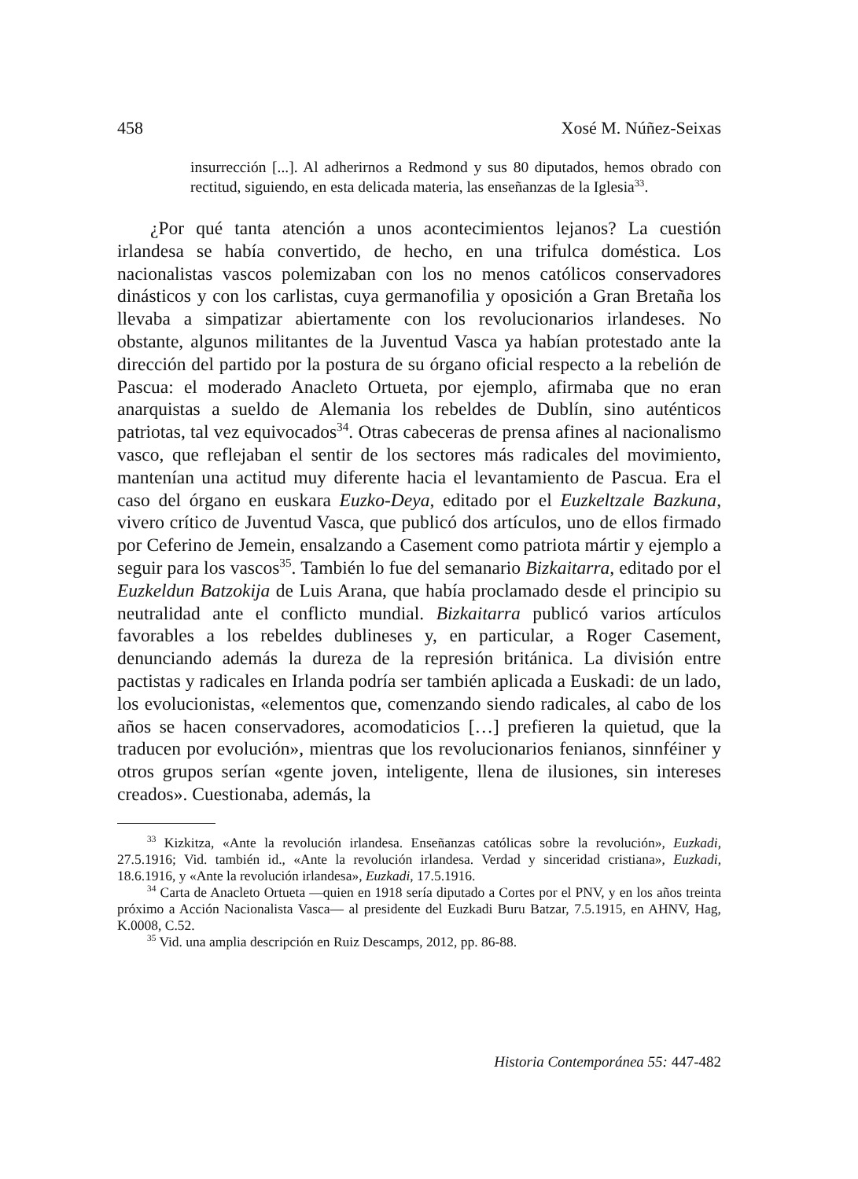458 Xosé M. Núñez-Seixas
insurrección [...]. Al adherirnos a Redmond y sus 80 diputados, hemos obrado con rectitud, siguiendo, en esta delicada materia, las enseñanzas de la Iglesia<sup>33</sup>.
¿Por qué tanta atención a unos acontecimientos lejanos? La cuestión irlandesa se había convertido, de hecho, en una trifulca doméstica. Los nacionalistas vascos polemizaban con los no menos católicos conservadores dinásticos y con los carlistas, cuya germanofilia y oposición a Gran Bretaña los llevaba a simpatizar abiertamente con los revolucionarios irlandeses. No obstante, algunos militantes de la Juventud Vasca ya habían protestado ante la dirección del partido por la postura de su órgano oficial respecto a la rebelión de Pascua: el moderado Anacleto Ortueta, por ejemplo, afirmaba que no eran anarquistas a sueldo de Alemania los rebeldes de Dublín, sino auténticos patriotas, tal vez equivocados<sup>34</sup>. Otras cabeceras de prensa afines al nacionalismo vasco, que reflejaban el sentir de los sectores más radicales del movimiento, mantenían una actitud muy diferente hacia el levantamiento de Pascua. Era el caso del órgano en euskara Euzko-Deya, editado por el Euzkeltzale Bazkuna, vivero crítico de Juventud Vasca, que publicó dos artículos, uno de ellos firmado por Ceferino de Jemein, ensalzando a Casement como patriota mártir y ejemplo a seguir para los vascos<sup>35</sup>. También lo fue del semanario Bizkaitarra, editado por el Euzkeldun Batzokija de Luis Arana, que había proclamado desde el principio su neutralidad ante el conflicto mundial. Bizkaitarra publicó varios artículos favorables a los rebeldes dublineses y, en particular, a Roger Casement, denunciando además la dureza de la represión británica. La división entre pactistas y radicales en Irlanda podría ser también aplicada a Euskadi: de un lado, los evolucionistas, «elementos que, comenzando siendo radicales, al cabo de los años se hacen conservadores, acomodaticios […] prefieren la quietud, que la traducen por evolución», mientras que los revolucionarios fenianos, sinnféiner y otros grupos serían «gente joven, inteligente, llena de ilusiones, sin intereses creados». Cuestionaba, además, la
<sup>33</sup> Kizkitza, «Ante la revolución irlandesa. Enseñanzas católicas sobre la revolución», Euzkadi, 27.5.1916; Vid. también id., «Ante la revolución irlandesa. Verdad y sinceridad cristiana», Euzkadi, 18.6.1916, y «Ante la revolución irlandesa», Euzkadi, 17.5.1916.
<sup>34</sup> Carta de Anacleto Ortueta —quien en 1918 sería diputado a Cortes por el PNV, y en los años treinta próximo a Acción Nacionalista Vasca— al presidente del Euzkadi Buru Batzar, 7.5.1915, en AHNV, Hag, K.0008, C.52.
<sup>35</sup> Vid. una amplia descripción en Ruiz Descamps, 2012, pp. 86-88.
Historia Contemporánea 55: 447-482